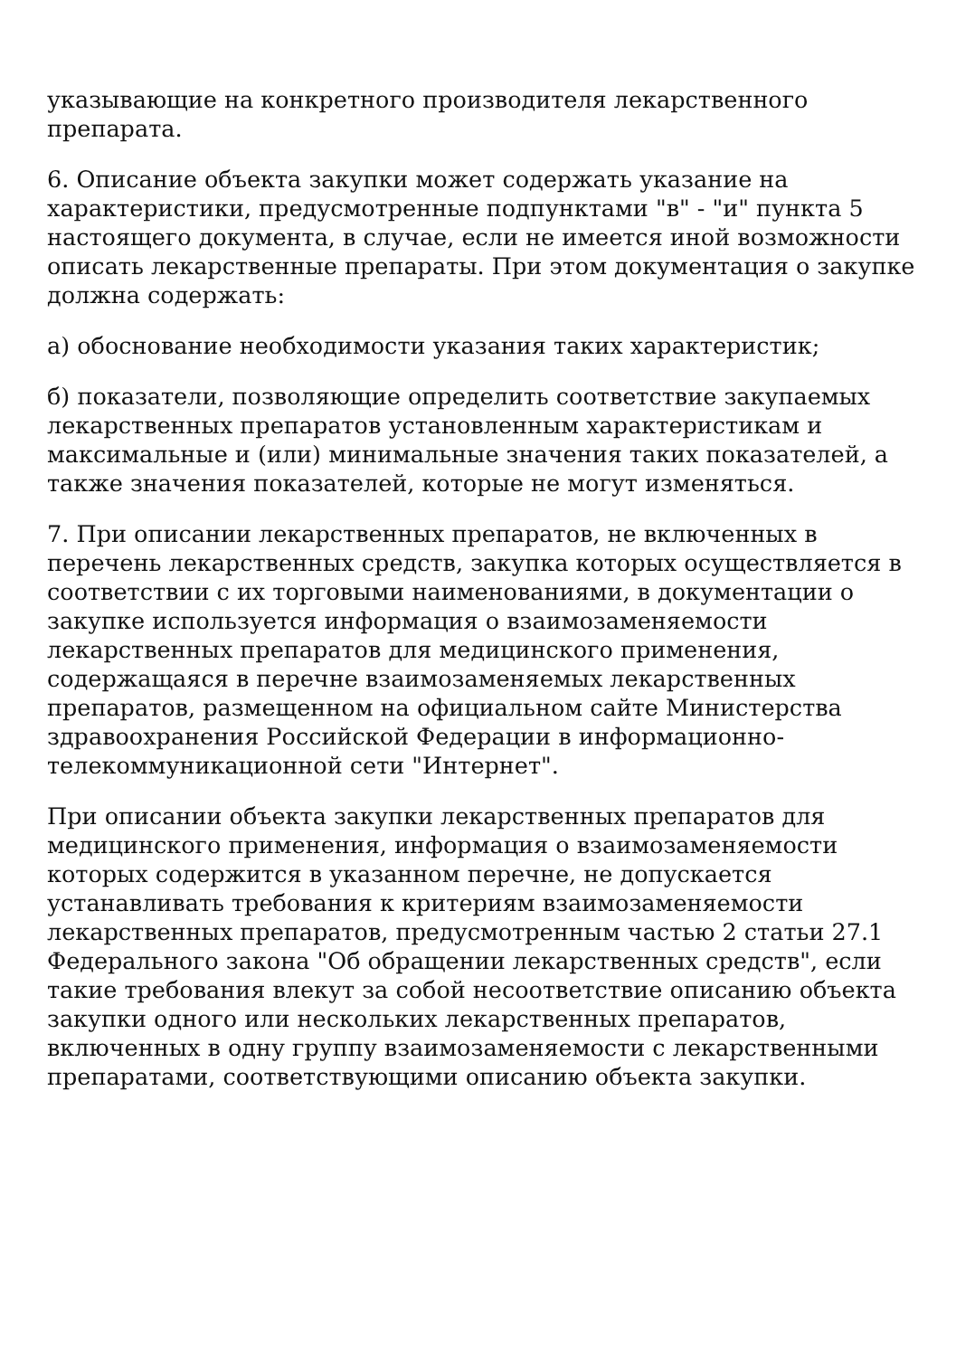указывающие на конкретного производителя лекарственного препарата.
6. Описание объекта закупки может содержать указание на характеристики, предусмотренные подпунктами "в" - "и" пункта 5 настоящего документа, в случае, если не имеется иной возможности описать лекарственные препараты. При этом документация о закупке должна содержать:
а) обоснование необходимости указания таких характеристик;
б) показатели, позволяющие определить соответствие закупаемых лекарственных препаратов установленным характеристикам и максимальные и (или) минимальные значения таких показателей, а также значения показателей, которые не могут изменяться.
7. При описании лекарственных препаратов, не включенных в перечень лекарственных средств, закупка которых осуществляется в соответствии с их торговыми наименованиями, в документации о закупке используется информация о взаимозаменяемости лекарственных препаратов для медицинского применения, содержащаяся в перечне взаимозаменяемых лекарственных препаратов, размещенном на официальном сайте Министерства здравоохранения Российской Федерации в информационно-телекоммуникационной сети "Интернет".
При описании объекта закупки лекарственных препаратов для медицинского применения, информация о взаимозаменяемости которых содержится в указанном перечне, не допускается устанавливать требования к критериям взаимозаменяемости лекарственных препаратов, предусмотренным частью 2 статьи 27.1 Федерального закона "Об обращении лекарственных средств", если такие требования влекут за собой несоответствие описанию объекта закупки одного или нескольких лекарственных препаратов, включенных в одну группу взаимозаменяемости с лекарственными препаратами, соответствующими описанию объекта закупки.